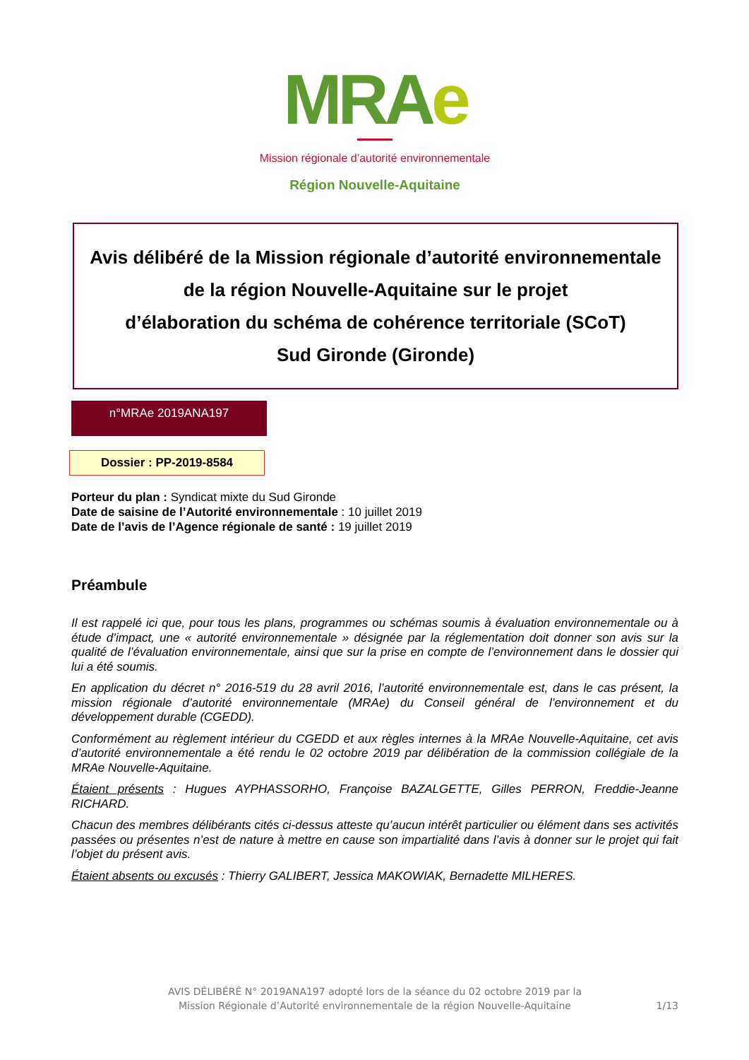MRAe
Mission régionale d’autorité environnementale
Région Nouvelle-Aquitaine
Avis délibéré de la Mission régionale d’autorité environnementale
de la région Nouvelle-Aquitaine sur le projet
d’élaboration du schéma de cohérence territoriale (SCoT)
Sud Gironde (Gironde)
n°MRAe 2019ANA197
Dossier : PP-2019-8584
Porteur du plan : Syndicat mixte du Sud Gironde
Date de saisine de l’Autorité environnementale : 10 juillet 2019
Date de l’avis de l’Agence régionale de santé : 19 juillet 2019
Préambule
Il est rappelé ici que, pour tous les plans, programmes ou schémas soumis à évaluation environnementale ou à étude d’impact, une « autorité environnementale » désignée par la réglementation doit donner son avis sur la qualité de l’évaluation environnementale, ainsi que sur la prise en compte de l’environnement dans le dossier qui lui a été soumis.
En application du décret n° 2016-519 du 28 avril 2016, l’autorité environnementale est, dans le cas présent, la mission régionale d’autorité environnementale (MRAe) du Conseil général de l’environnement et du développement durable (CGEDD).
Conformément au règlement intérieur du CGEDD et aux règles internes à la MRAe Nouvelle-Aquitaine, cet avis d’autorité environnementale a été rendu le 02 octobre 2019 par délibération de la commission collégiale de la MRAe Nouvelle-Aquitaine.
Étaient présents : Hugues AYPHASSORHO, Françoise BAZALGETTE, Gilles PERRON, Freddie-Jeanne RICHARD.
Chacun des membres délibérants cités ci-dessus atteste qu’aucun intérêt particulier ou élément dans ses activités passées ou présentes n’est de nature à mettre en cause son impartialité dans l’avis à donner sur le projet qui fait l’objet du présent avis.
Étaient absents ou excusés : Thierry GALIBERT, Jessica MAKOWIAK, Bernadette MILHERES.
AVIS DÉLIBÉRÉ N° 2019ANA197 adopté lors de la séance du 02 octobre 2019 par la
Mission Régionale d’Autorité environnementale de la région Nouvelle-Aquitaine
1/13